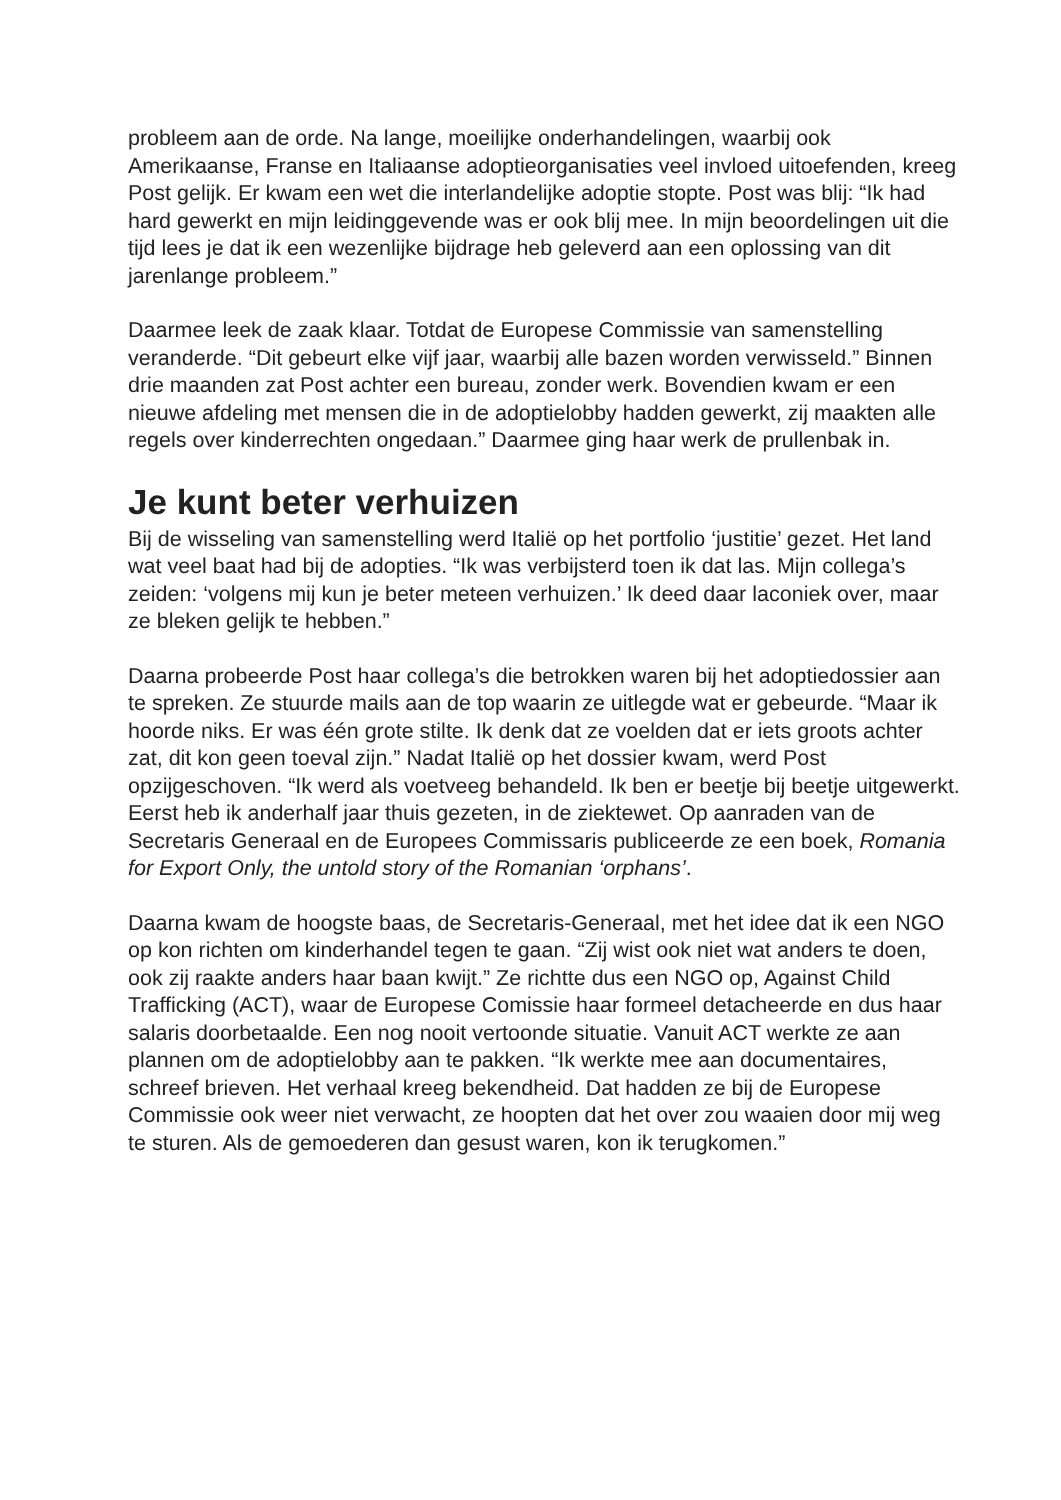probleem aan de orde. Na lange, moeilijke onderhandelingen, waarbij ook Amerikaanse, Franse en Italiaanse adoptieorganisaties veel invloed uitoefenden, kreeg Post gelijk. Er kwam een wet die interlandelijke adoptie stopte. Post was blij: “Ik had hard gewerkt en mijn leidinggevende was er ook blij mee. In mijn beoordelingen uit die tijd lees je dat ik een wezenlijke bijdrage heb geleverd aan een oplossing van dit jarenlange probleem.”
Daarmee leek de zaak klaar. Totdat de Europese Commissie van samenstelling veranderde. “Dit gebeurt elke vijf jaar, waarbij alle bazen worden verwisseld.” Binnen drie maanden zat Post achter een bureau, zonder werk. Bovendien kwam er een nieuwe afdeling met mensen die in de adoptielobby hadden gewerkt, zij maakten alle regels over kinderrechten ongedaan.” Daarmee ging haar werk de prullenbak in.
Je kunt beter verhuizen
Bij de wisseling van samenstelling werd Italië op het portfolio ‘justitie’ gezet. Het land wat veel baat had bij de adopties. “Ik was verbijsterd toen ik dat las. Mijn collega’s zeiden: ‘volgens mij kun je beter meteen verhuizen.’ Ik deed daar laconiek over, maar ze bleken gelijk te hebben.”
Daarna probeerde Post haar collega’s die betrokken waren bij het adoptiedossier aan te spreken. Ze stuurde mails aan de top waarin ze uitlegde wat er gebeurde. “Maar ik hoorde niks. Er was één grote stilte. Ik denk dat ze voelden dat er iets groots achter zat, dit kon geen toeval zijn.” Nadat Italië op het dossier kwam, werd Post opzijgeschoven. “Ik werd als voetveeg behandeld. Ik ben er beetje bij beetje uitgewerkt. Eerst heb ik anderhalf jaar thuis gezeten, in de ziektewet. Op aanraden van de Secretaris Generaal en de Europees Commissaris publiceerde ze een boek, Romania for Export Only, the untold story of the Romanian ‘orphans’.
Daarna kwam de hoogste baas, de Secretaris-Generaal, met het idee dat ik een NGO op kon richten om kinderhandel tegen te gaan. “Zij wist ook niet wat anders te doen, ook zij raakte anders haar baan kwijt.” Ze richtte dus een NGO op, Against Child Trafficking (ACT), waar de Europese Comissie haar formeel detacheerde en dus haar salaris doorbetaalde. Een nog nooit vertoonde situatie. Vanuit ACT werkte ze aan plannen om de adoptielobby aan te pakken. “Ik werkte mee aan documentaires, schreef brieven. Het verhaal kreeg bekendheid. Dat hadden ze bij de Europese Commissie ook weer niet verwacht, ze hoopten dat het over zou waaien door mij weg te sturen. Als de gemoederen dan gesust waren, kon ik terugkomen.”